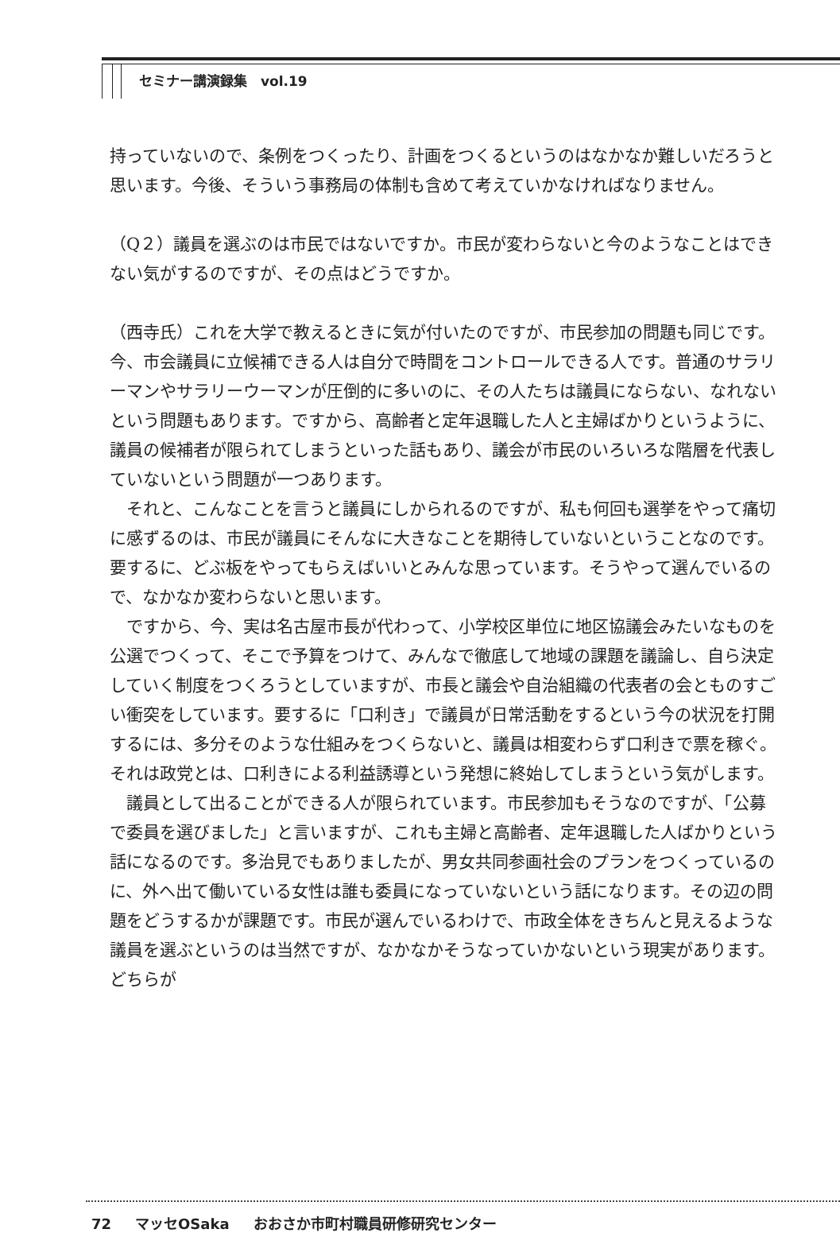セミナー講演録集　vol.19
持っていないので、条例をつくったり、計画をつくるというのはなかなか難しいだろうと思います。今後、そういう事務局の体制も含めて考えていかなければなりません。
（Q２）議員を選ぶのは市民ではないですか。市民が変わらないと今のようなことはできない気がするのですが、その点はどうですか。
（西寺氏）これを大学で教えるときに気が付いたのですが、市民参加の問題も同じです。今、市会議員に立候補できる人は自分で時間をコントロールできる人です。普通のサラリーマンやサラリーウーマンが圧倒的に多いのに、その人たちは議員にならない、なれないという問題もあります。ですから、高齢者と定年退職した人と主婦ばかりというように、議員の候補者が限られてしまうといった話もあり、議会が市民のいろいろな階層を代表していないという問題が一つあります。
それと、こんなことを言うと議員にしかられるのですが、私も何回も選挙をやって痛切に感ずるのは、市民が議員にそんなに大きなことを期待していないということなのです。要するに、どぶ板をやってもらえばいいとみんな思っています。そうやって選んでいるので、なかなか変わらないと思います。
ですから、今、実は名古屋市長が代わって、小学校区単位に地区協議会みたいなものを公選でつくって、そこで予算をつけて、みんなで徹底して地域の課題を議論し、自ら決定していく制度をつくろうとしていますが、市長と議会や自治組織の代表者の会とものすごい衝突をしています。要するに「口利き」で議員が日常活動をするという今の状況を打開するには、多分そのような仕組みをつくらないと、議員は相変わらず口利きで票を稼ぐ。それは政党とは、口利きによる利益誘導という発想に終始してしまうという気がします。
議員として出ることができる人が限られています。市民参加もそうなのですが、「公募で委員を選びました」と言いますが、これも主婦と高齢者、定年退職した人ばかりという話になるのです。多治見でもありましたが、男女共同参画社会のプランをつくっているのに、外へ出て働いている女性は誰も委員になっていないという話になります。その辺の問題をどうするかが課題です。市民が選んでいるわけで、市政全体をきちんと見えるような議員を選ぶというのは当然ですが、なかなかそうなっていかないという現実があります。どちらが
72 マッセOSaka おおさか市町村職員研修研究センター